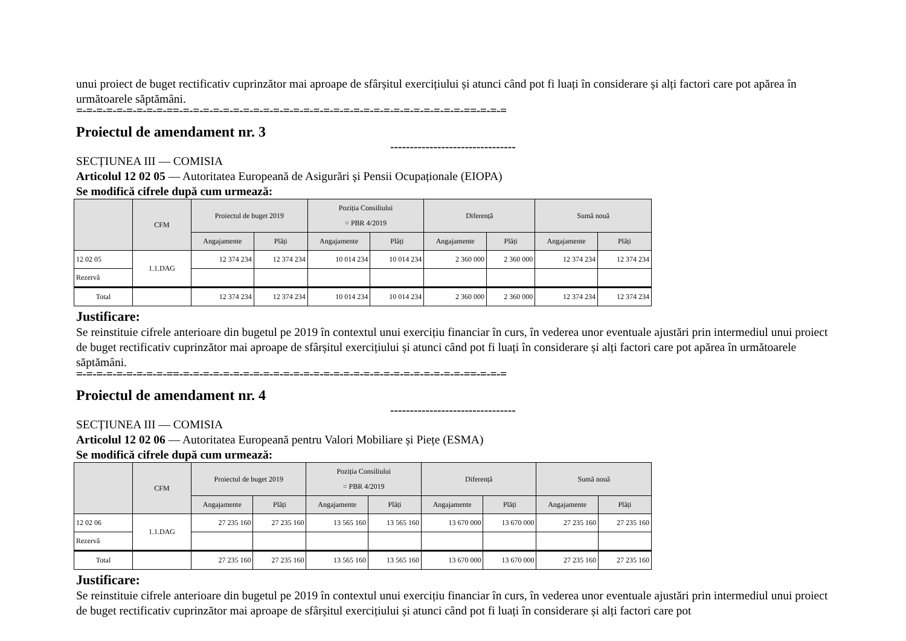unui proiect de buget rectificativ cuprinzător mai aproape de sfârșitul exercițiului și atunci când pot fi luați în considerare și alți factori care pot apărea în următoarele săptămâni.
=-=-=-=-=-=-=-=-=-==-=-=-=-=-=-=-=-=-=-=-=-=-=-=-=-=-=-=-=-=-=-=-=-=-=-=-=-=-==-=-=-=
Proiectul de amendament nr. 3
--------------------------------
SECȚIUNEA III — COMISIA
Articolul 12 02 05 — Autoritatea Europeană de Asigurări și Pensii Ocupaționale (EIOPA)
Se modifică cifrele după cum urmează:
| | CFM | Proiectul de buget 2019 | | Poziția Consiliului = PBR 4/2019 | | Diferență | | Sumă nouă | |
| --- | --- | --- | --- | --- | --- | --- | --- | --- | --- |
| | | Angajamente | Plăți | Angajamente | Plăți | Angajamente | Plăți | Angajamente | Plăți |
| 12 02 05 | 1.1.DAG | 12 374 234 | 12 374 234 | 10 014 234 | 10 014 234 | 2 360 000 | 2 360 000 | 12 374 234 | 12 374 234 |
| Rezervă | | | | | | | | | |
| Total | | 12 374 234 | 12 374 234 | 10 014 234 | 10 014 234 | 2 360 000 | 2 360 000 | 12 374 234 | 12 374 234 |
Justificare:
Se reinstituie cifrele anterioare din bugetul pe 2019 în contextul unui exercițiu financiar în curs, în vederea unor eventuale ajustări prin intermediul unui proiect de buget rectificativ cuprinzător mai aproape de sfârșitul exercițiului și atunci când pot fi luați în considerare și alți factori care pot apărea în următoarele săptămâni.
=-=-=-=-=-=-=-=-=-==-=-=-=-=-=-=-=-=-=-=-=-=-=-=-=-=-=-=-=-=-=-=-=-=-=-=-=-=-==-=-=-=
Proiectul de amendament nr. 4
--------------------------------
SECȚIUNEA III — COMISIA
Articolul 12 02 06 — Autoritatea Europeană pentru Valori Mobiliare și Piețe (ESMA)
Se modifică cifrele după cum urmează:
| | CFM | Proiectul de buget 2019 | | Poziția Consiliului = PBR 4/2019 | | Diferență | | Sumă nouă | |
| --- | --- | --- | --- | --- | --- | --- | --- | --- | --- |
| | | Angajamente | Plăți | Angajamente | Plăți | Angajamente | Plăți | Angajamente | Plăți |
| 12 02 06 | 1.1.DAG | 27 235 160 | 27 235 160 | 13 565 160 | 13 565 160 | 13 670 000 | 13 670 000 | 27 235 160 | 27 235 160 |
| Rezervă | | | | | | | | | |
| Total | | 27 235 160 | 27 235 160 | 13 565 160 | 13 565 160 | 13 670 000 | 13 670 000 | 27 235 160 | 27 235 160 |
Justificare:
Se reinstituie cifrele anterioare din bugetul pe 2019 în contextul unui exercițiu financiar în curs, în vederea unor eventuale ajustări prin intermediul unui proiect de buget rectificativ cuprinzător mai aproape de sfârșitul exercițiului și atunci când pot fi luați în considerare și alți factori care pot